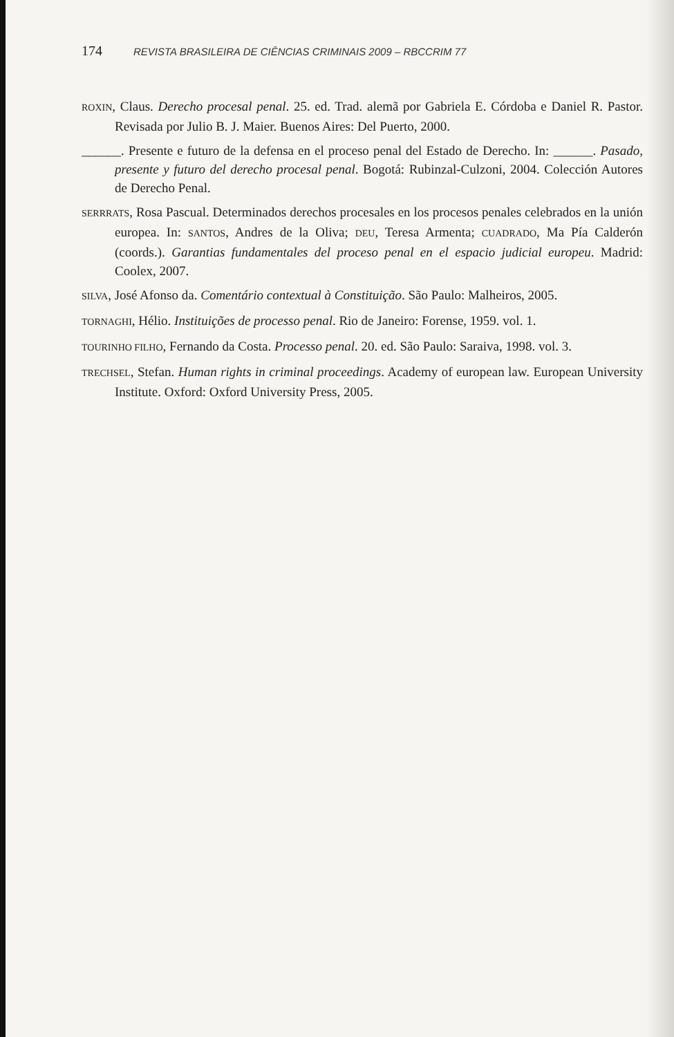174 REVISTA BRASILEIRA DE CIÊNCIAS CRIMINAIS 2009 – RBCCRIM 77
ROXIN, Claus. Derecho procesal penal. 25. ed. Trad. alemã por Gabriela E. Córdoba e Daniel R. Pastor. Revisada por Julio B. J. Maier. Buenos Aires: Del Puerto, 2000.
______. Presente e futuro de la defensa en el proceso penal del Estado de Derecho. In: ______. Pasado, presente y futuro del derecho procesal penal. Bogotá: Rubinzal-Culzoni, 2004. Colección Autores de Derecho Penal.
SERRRATS, Rosa Pascual. Determinados derechos procesales en los procesos penales celebrados en la unión europea. In: SANTOS, Andres de la Oliva; DEU, Teresa Armenta; CUADRADO, Ma Pía Calderón (coords.). Garantias fundamentales del proceso penal en el espacio judicial europeu. Madrid: Coolex, 2007.
SILVA, José Afonso da. Comentário contextual à Constituição. São Paulo: Malheiros, 2005.
TORNAGHI, Hélio. Instituições de processo penal. Rio de Janeiro: Forense, 1959. vol. 1.
TOURINHO FILHO, Fernando da Costa. Processo penal. 20. ed. São Paulo: Saraiva, 1998. vol. 3.
TRECHSEL, Stefan. Human rights in criminal proceedings. Academy of european law. European University Institute. Oxford: Oxford University Press, 2005.